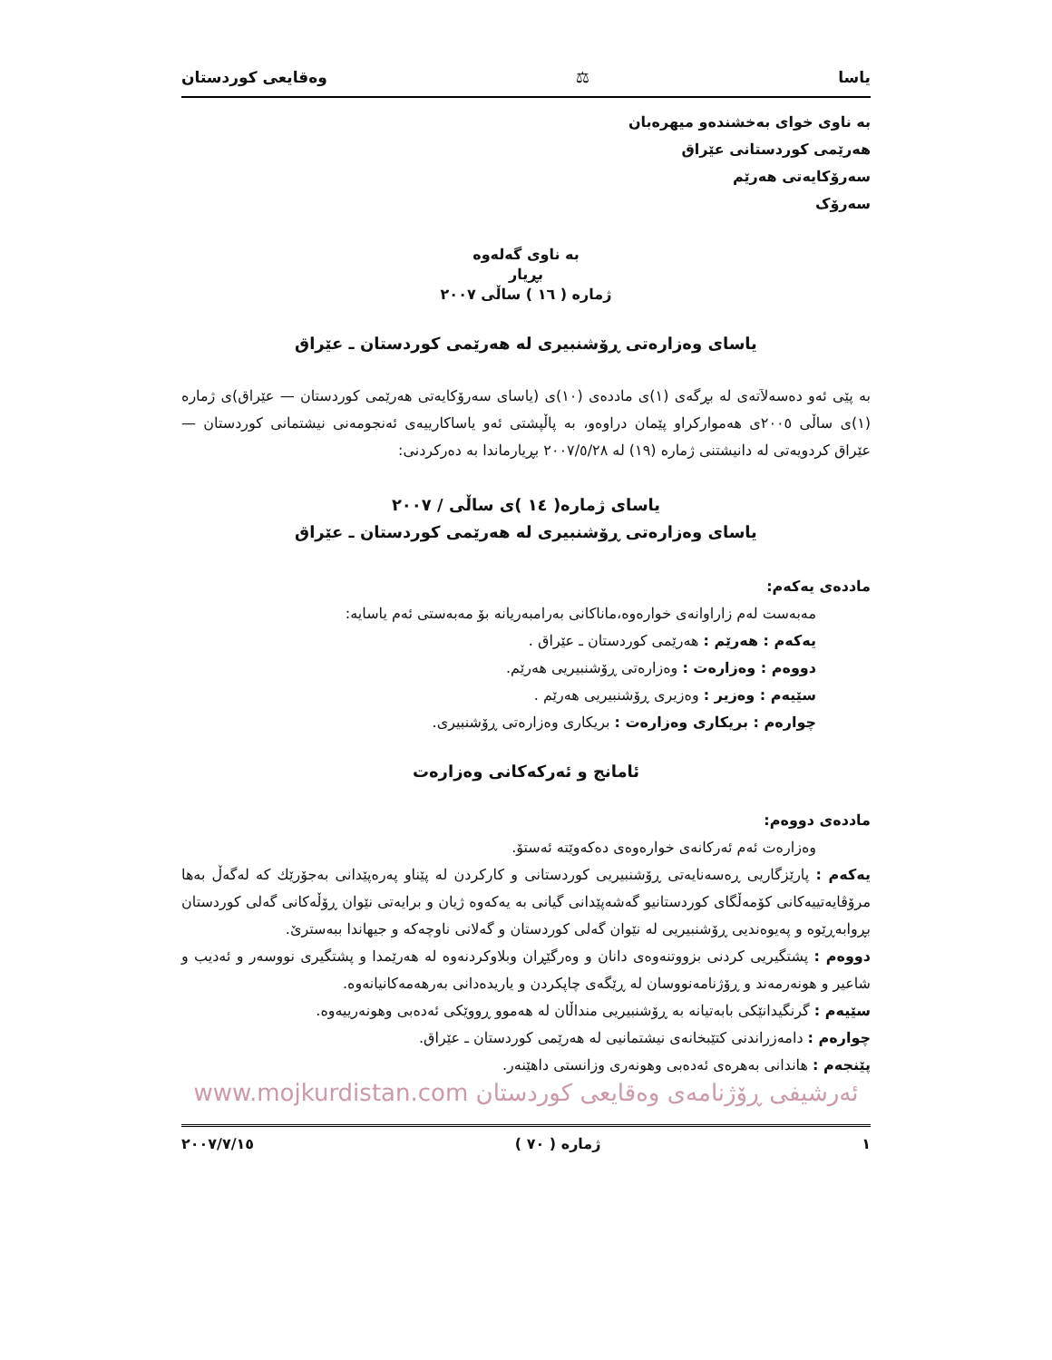یاسا ⚖ وەقایعی کوردستان
به ناوی خوای بەخشندەو میهرەبان
هەرێمی کوردستانی عێراق
سەرۆکایەتی هەرێم
سەرۆک
بە ناوی گەلەوە
بڕیار
ژمارە ( ١٦ ) ساڵی ٢٠٠٧
یاسای وەزارەتی ڕۆشنبیری لە هەرێمی کوردستان ـ عێراق
بە پێی ئەو دەسەلاَتەی لە بڕگەی (١)ی ماددەی (١٠)ی (یاسای سەرۆکایەتی هەرێمی کوردستان — عێراق)ی ژمارە (١)ی ساڵی ٢٠٠٥ی هەموارکراو پێمان دراوەو، بە پاڵپشتی ئەو یاساکارییەی ئەنجومەنی نیشتمانی کوردستان — عێراق کردویەتی لە دانیشتنی ژمارە (١٩) لە ٢٠٠٧/٥/٢٨ بڕیارماندا بە دەرکردنی:
یاسای ژمارە( ١٤ )ی ساڵی / ٢٠٠٧
یاسای وەزارەتی ڕۆشنبیری لە هەرێمی کوردستان ـ عێراق
ماددەی یەکەم:
مەبەست لەم زاراوانەی خوارەوە،ماناکانی بەرامبەریانە بۆ مەبەستی ئەم یاسایە:
یەکەم : هەرێم : هەرێمی کوردستان ـ عێراق .
دووەم : وەزارەت : وەزارەتی ڕۆشنبیریی هەرێم.
سێیەم : وەزیر : وەزیری ڕۆشنبیریی هەرێم .
چوارەم : بریکاری وەزارەت : بریکاری وەزارەتی ڕۆشنبیری.
ئامانج و ئەرکەکانی وەزارەت
ماددەی دووەم:
وەزارەت ئەم ئەرکانەی خوارەوەی دەکەوێتە ئەستۆ.
یەکەم : پارێزگاریی ڕەسەنایەتی ڕۆشنبیریی کوردستانی و کارکردن لە پێناو پەرەپێدانی بەجۆرێك کە لەگەڵ بەها مرۆڤایەتییەکانی کۆمەڵگای کوردستانیو گەشەپێدانی گیانی بە یەکەوە ژیان و برایەتی نێوان ڕۆڵەکانی گەلی کوردستان بڕوابەڕێوە و پەیوەندیی ڕۆشنبیریی لە نێوان گەلی کوردستان و گەلانی ناوچەکە و جیهاندا ببەسترێ.
دووەم : پشتگیریی کردنی بزووتنەوەی دانان و وەرگێڕان وبلاوکردنەوە لە هەرێمدا و پشتگیری نووسەر و ئەدیب و شاعیر و هونەرمەند و ڕۆژنامەنووسان لە ڕێگەی چاپکردن و یاریدەدانی بەرهەمەکانیانەوە.
سێیەم : گرنگیدانێکی بابەتیانە بە ڕۆشنبیریی منداڵان لە هەموو ڕووێکی ئەدەبی وهونەرییەوە.
چوارەم : دامەزراندنی کتێبخانەی نیشتمانیی لە هەرێمی کوردستان ـ عێراق.
پێنجەم : هاندانی بەهرەی ئەدەبی وهونەری وزانستی داهێنەر.
ئەرشیفی ڕۆژنامەی وەقایعی کوردستان www.mojkurdistan.com
١ ژمارە ( ٧٠ ) ٢٠٠٧/٧/١٥